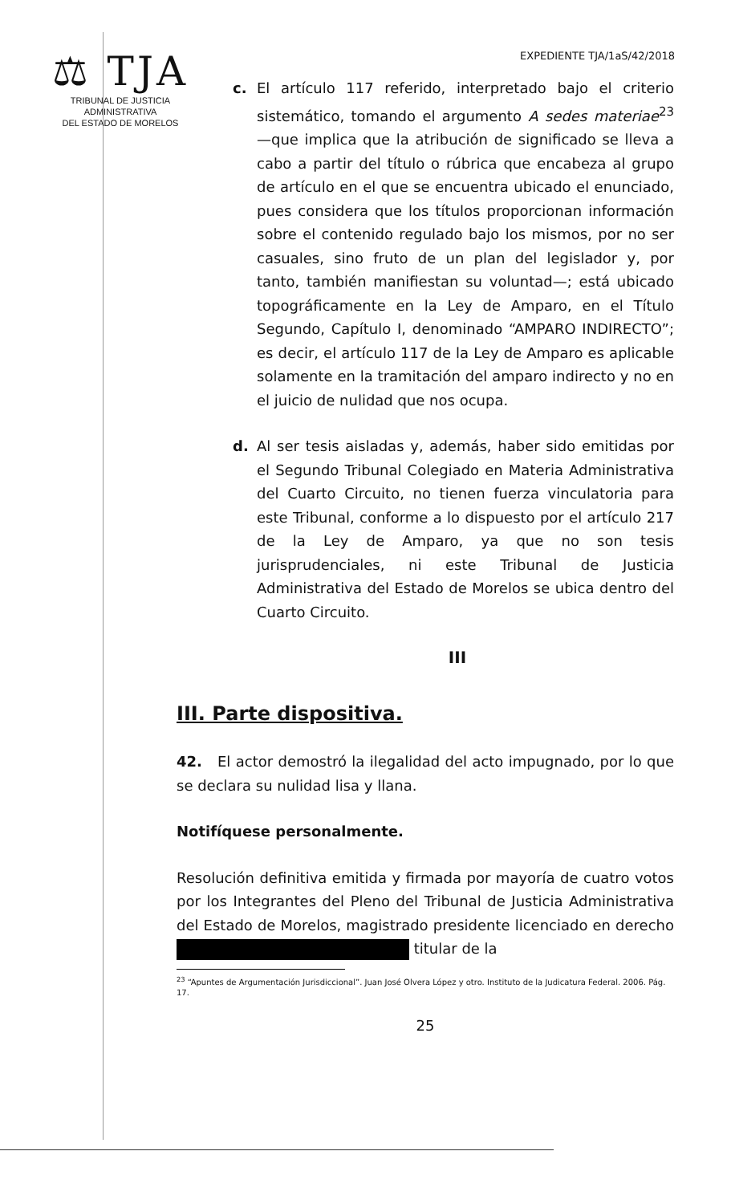⚖ TJA
TRIBUNAL DE JUSTICIA ADMINISTRATIVA
DEL ESTADO DE MORELOS
EXPEDIENTE TJA/1aS/42/2018
c. El artículo 117 referido, interpretado bajo el criterio sistemático, tomando el argumento A sedes materiae<sup>23</sup> —que implica que la atribución de significado se lleva a cabo a partir del título o rúbrica que encabeza al grupo de artículo en el que se encuentra ubicado el enunciado, pues considera que los títulos proporcionan información sobre el contenido regulado bajo los mismos, por no ser casuales, sino fruto de un plan del legislador y, por tanto, también manifiestan su voluntad—; está ubicado topográficamente en la Ley de Amparo, en el Título Segundo, Capítulo I, denominado “AMPARO INDIRECTO”; es decir, el artículo 117 de la Ley de Amparo es aplicable solamente en la tramitación del amparo indirecto y no en el juicio de nulidad que nos ocupa.
d. Al ser tesis aisladas y, además, haber sido emitidas por el Segundo Tribunal Colegiado en Materia Administrativa del Cuarto Circuito, no tienen fuerza vinculatoria para este Tribunal, conforme a lo dispuesto por el artículo 217 de la Ley de Amparo, ya que no son tesis jurisprudenciales, ni este Tribunal de Justicia Administrativa del Estado de Morelos se ubica dentro del Cuarto Circuito.
III
III. Parte dispositiva.
42. El actor demostró la ilegalidad del acto impugnado, por lo que se declara su nulidad lisa y llana.
Notifíquese personalmente.
Resolución definitiva emitida y firmada por mayoría de cuatro votos por los Integrantes del Pleno del Tribunal de Justicia Administrativa del Estado de Morelos, magistrado presidente licenciado en derecho titular de la
<sup>23</sup> “Apuntes de Argumentación Jurisdiccional”. Juan José Olvera López y otro. Instituto de la Judicatura Federal. 2006. Pág. 17.
25